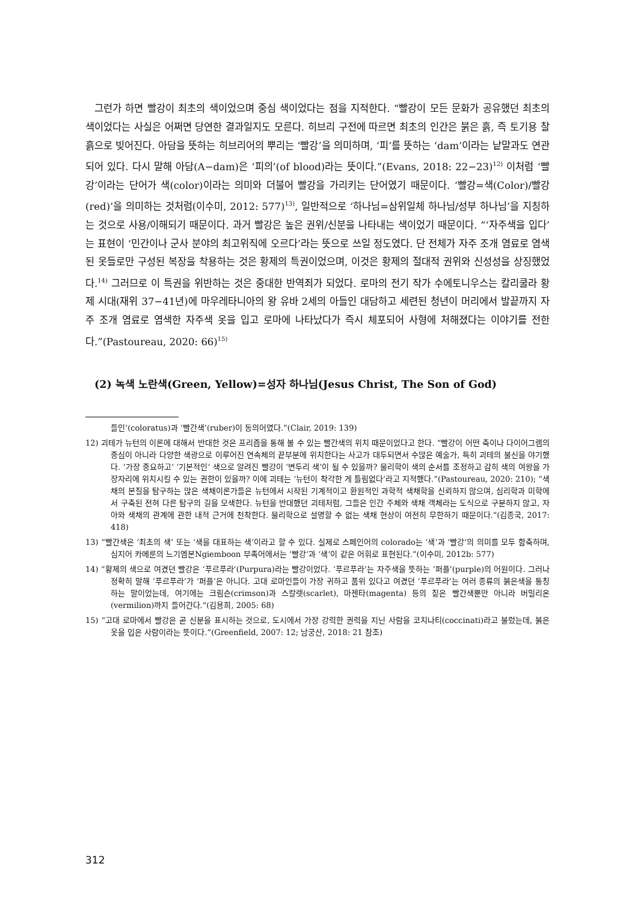그런가 하면 빨강이 최초의 색이었으며 중심 색이었다는 점을 지적한다. “빨강이 모든 문화가 공유했던 최초의 색이었다는 사실은 어쩌면 당연한 결과일지도 모른다. 히브리 구전에 따르면 최초의 인간은 붉은 흙, 즉 토기용 찰흙으로 빚어진다. 아담을 뜻하는 히브리어의 뿌리는 ‘빨강’을 의미하며, ‘피’를 뜻하는 ‘dam’이라는 낱말과도 연관되어 있다. 다시 말해 아담(A−dam)은 ‘피의’(of blood)라는 뜻이다.”(Evans, 2018: 22−23)<sup>12)</sup> 이처럼 ‘빨강’이라는 단어가 색(color)이라는 의미와 더불어 빨강을 가리키는 단어였기 때문이다. ‘빨강=색(Color)/빨강(red)’을 의미하는 것처럼(이수미, 2012: 577)<sup>13)</sup>, 일반적으로 ‘하나님=삼위일체 하나님/성부 하나님’을 지칭하는 것으로 사용/이해되기 때문이다. 과거 빨강은 높은 권위/신분을 나타내는 색이었기 때문이다. “‘자주색을 입다’는 표현이 ‘민간이나 군사 분야의 최고위직에 오르다’라는 뜻으로 쓰일 정도였다. 단 전체가 자주 조개 염료로 염색된 옷들로만 구성된 복장을 착용하는 것은 황제의 특권이었으며, 이것은 황제의 절대적 권위와 신성성을 상징했었다.<sup>14)</sup> 그러므로 이 특권을 위반하는 것은 중대한 반역죄가 되었다. 로마의 전기 작가 수에토니우스는 칼리쿨라 황제 시대(재위 37−41년)에 마우레타니아의 왕 유바 2세의 아들인 대담하고 세련된 청년이 머리에서 발끝까지 자주 조개 염료로 염색한 자주색 옷을 입고 로마에 나타났다가 즉시 체포되어 사형에 처해졌다는 이야기를 전한다.”(Pastoureau, 2020: 66)<sup>15)</sup>
(2) 녹색 노란색(Green, Yellow)=성자 하나님(Jesus Christ, The Son of God)
들인’(coloratus)과 ‘빨간색’(ruber)이 동의어였다.”(Clair, 2019: 139)
12) 괴테가 뉴턴의 이론에 대해서 반대한 것은 프리즘을 통해 볼 수 있는 빨간색의 위치 때문이었다고 한다. “빨강이 어떤 축이나 다이어그램의 중심이 아니라 다양한 색광으로 이루어진 연속체의 끝부분에 위치한다는 사고가 대두되면서 수많은 예술가, 특히 괴테의 불신을 야기했다. ‘가장 중요하고’ ‘기본적인’ 색으로 알려진 빨강이 ‘변두리 색’이 될 수 있을까? 물리학이 색의 순서를 조정하고 감히 색의 여왕을 가장자리에 위치시킬 수 있는 권한이 있을까? 이에 괴테는 ‘뉴턴이 착각한 게 틀림없다’라고 지적했다.”(Pastoureau, 2020: 210); “색채의 본질을 탐구하는 많은 색채이론가들은 뉴턴에서 시작된 기계적이고 환원적인 과학적 색채학을 신뢰하지 않으며, 심리학과 미학에서 구축된 전혀 다른 탐구의 길을 모색한다. 뉴턴을 반대했던 괴테처럼, 그들은 인간 주체와 색채 객체라는 도식으로 구분하지 않고, 자아와 색채의 관계에 관한 내적 근거에 천착한다. 물리학으로 설명할 수 없는 색채 현상이 여전히 무한하기 때문이다.”(김종국, 2017: 418)
13) “빨간색은 ‘최초의 색’ 또는 ‘색을 대표하는 색’이라고 할 수 있다. 실제로 스페인어의 colorado는 ‘색’과 ‘빨강’의 의미를 모두 함축하며, 심지어 카메룬의 느기엠본Ngiemboon 부족어에서는 ‘빨강’과 ‘색’이 같은 어휘로 표현된다.”(이수미, 2012b: 577)
14) “황제의 색으로 여겼던 빨강은 ‘푸르푸라’(Purpura)라는 빨강이었다. ‘푸르푸라’는 자주색을 뜻하는 ‘퍼플’(purple)의 어원이다. 그러나 정확히 말해 ‘푸르푸라’가 ‘퍼플’은 아니다. 고대 로마인들이 가장 귀하고 품위 있다고 여겼던 ‘푸르푸라’는 여러 종류의 붉은색을 통칭하는 말이었는데, 여기에는 크림슨(crimson)과 스칼렛(scarlet), 마젠타(magenta) 등의 짙은 빨간색뿐만 아니라 버밀리온(vermilion)까지 들어간다.”(김용희, 2005: 68)
15) “고대 로마에서 빨강은 곧 신분을 표시하는 것으로, 도시에서 가장 강력한 권력을 지닌 사람을 코치나티(coccinati)라고 불렀는데, 붉은 옷을 입은 사람이라는 뜻이다.”(Greenfield, 2007: 12; 남궁산, 2018: 21 참조)
312